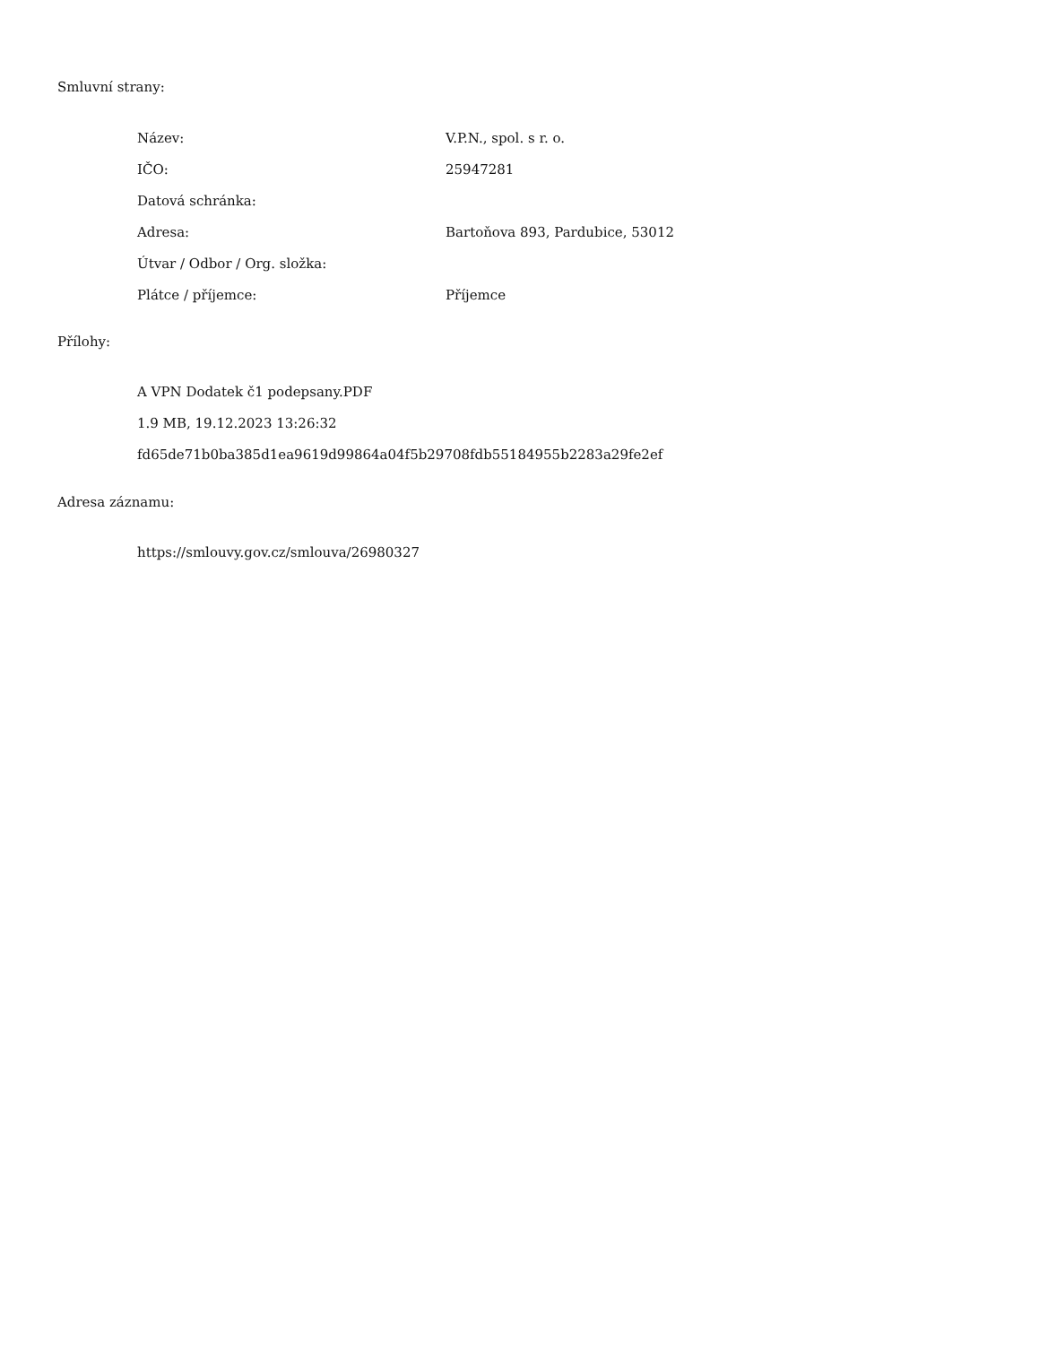Smluvní strany:
| Název: | V.P.N., spol. s r. o. |
| IČO: | 25947281 |
| Datová schránka: | |
| Adresa: | Bartoňova 893, Pardubice, 53012 |
| Útvar / Odbor / Org. složka: | |
| Plátce / příjemce: | Příjemce |
Přílohy:
A VPN Dodatek č1 podepsany.PDF
1.9 MB, 19.12.2023 13:26:32
fd65de71b0ba385d1ea9619d99864a04f5b29708fdb55184955b2283a29fe2ef
Adresa záznamu:
https://smlouvy.gov.cz/smlouva/26980327